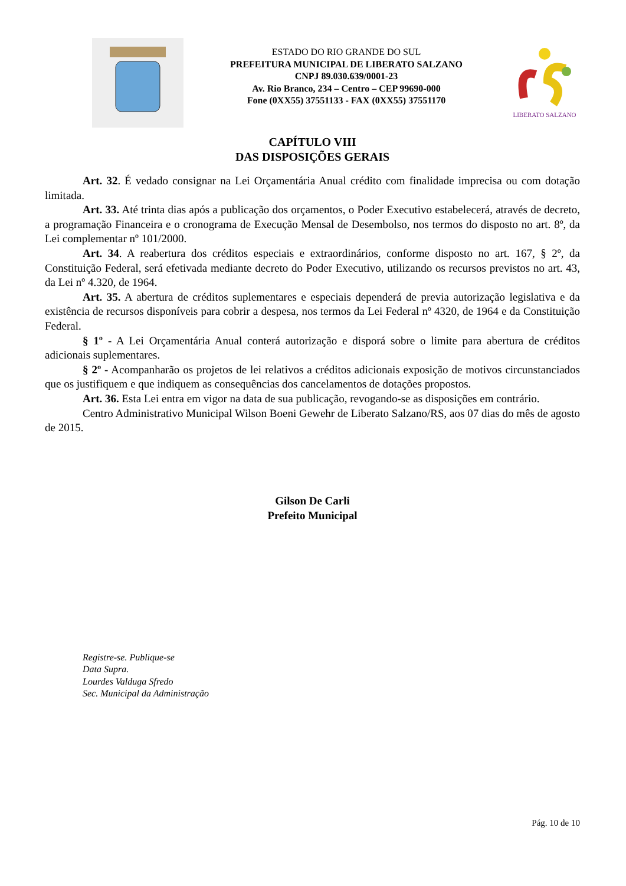ESTADO DO RIO GRANDE DO SUL
PREFEITURA MUNICIPAL DE LIBERATO SALZANO
CNPJ 89.030.639/0001-23
Av. Rio Branco, 234 – Centro – CEP 99690-000
Fone (0XX55) 37551133 - FAX (0XX55) 37551170
LIBERATO SALZANO
CAPÍTULO VIII
DAS DISPOSIÇÕES GERAIS
Art. 32. É vedado consignar na Lei Orçamentária Anual crédito com finalidade imprecisa ou com dotação limitada.
Art. 33. Até trinta dias após a publicação dos orçamentos, o Poder Executivo estabelecerá, através de decreto, a programação Financeira e o cronograma de Execução Mensal de Desembolso, nos termos do disposto no art. 8º, da Lei complementar nº 101/2000.
Art. 34. A reabertura dos créditos especiais e extraordinários, conforme disposto no art. 167, § 2º, da Constituição Federal, será efetivada mediante decreto do Poder Executivo, utilizando os recursos previstos no art. 43, da Lei nº 4.320, de 1964.
Art. 35. A abertura de créditos suplementares e especiais dependerá de previa autorização legislativa e da existência de recursos disponíveis para cobrir a despesa, nos termos da Lei Federal nº 4320, de 1964 e da Constituição Federal.
§ 1º - A Lei Orçamentária Anual conterá autorização e disporá sobre o limite para abertura de créditos adicionais suplementares.
§ 2º - Acompanharão os projetos de lei relativos a créditos adicionais exposição de motivos circunstanciados que os justifiquem e que indiquem as consequências dos cancelamentos de dotações propostos.
Art. 36. Esta Lei entra em vigor na data de sua publicação, revogando-se as disposições em contrário.
Centro Administrativo Municipal Wilson Boeni Gewehr de Liberato Salzano/RS, aos 07 dias do mês de agosto de 2015.
Gilson De Carli
Prefeito Municipal
Registre-se. Publique-se
Data Supra.
Lourdes Valduga Sfredo
Sec. Municipal da Administração
Pág. 10 de 10